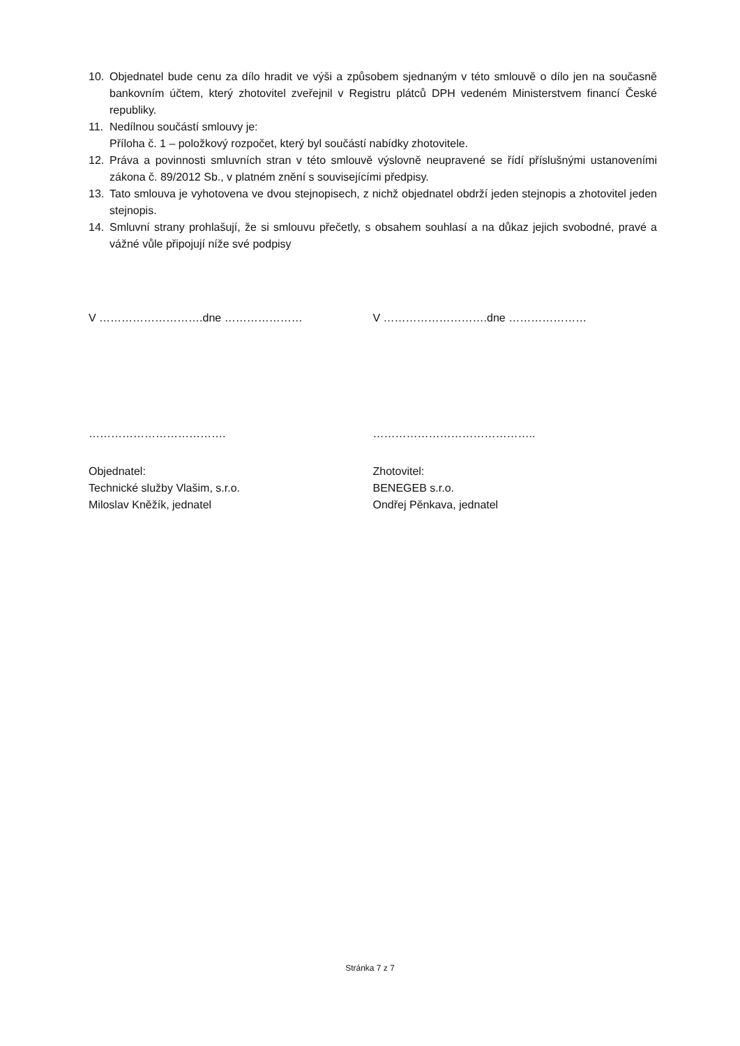10. Objednatel bude cenu za dílo hradit ve výši a způsobem sjednaným v této smlouvě o dílo jen na současně bankovním účtem, který zhotovitel zveřejnil v Registru plátců DPH vedeném Ministerstvem financí České republiky.
11. Nedílnou součástí smlouvy je:
Příloha č. 1 – položkový rozpočet, který byl součástí nabídky zhotovitele.
12. Práva a povinnosti smluvních stran v této smlouvě výslovně neupravené se řídí příslušnými ustanoveními zákona č. 89/2012 Sb., v platném znění s souvisejícími předpisy.
13. Tato smlouva je vyhotovena ve dvou stejnopisech, z nichž objednatel obdrží jeden stejnopis a zhotovitel jeden stejnopis.
14. Smluvní strany prohlašují, že si smlouvu přečetly, s obsahem souhlasí a na důkaz jejich svobodné, pravé a vážné vůle připojují níže své podpisy
V ……………………….dne ………………… V ……………………….dne …………………
………………………………. ……………………………………..
Objednatel:
Technické služby Vlašim, s.r.o.
Miloslav Kněžík, jednatel
Zhotovitel:
BENEGEB s.r.o.
Ondřej Pěnkava, jednatel
Stránka 7 z 7